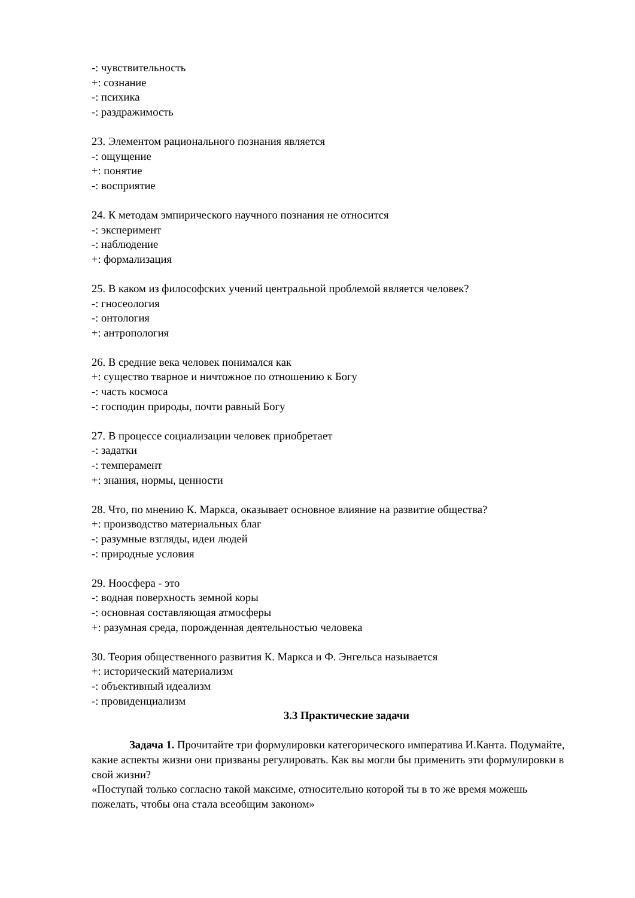-: чувствительность
+: сознание
-: психика
-: раздражимость
23. Элементом рационального познания является
-: ощущение
+: понятие
-: восприятие
24. К методам эмпирического научного познания не относится
-: эксперимент
-: наблюдение
+: формализация
25. В каком из философских учений центральной проблемой является человек?
-: гносеология
-: онтология
+: антропология
26. В средние века человек понимался как
+: существо тварное и ничтожное по отношению к Богу
-: часть космоса
-: господин природы, почти равный Богу
27. В процессе социализации человек приобретает
-: задатки
-: темперамент
+: знания, нормы, ценности
28. Что, по мнению К. Маркса, оказывает основное влияние на развитие общества?
+: производство материальных благ
-: разумные взгляды, идеи людей
-: природные условия
29. Ноосфера - это
-: водная поверхность земной коры
-: основная составляющая атмосферы
+: разумная среда, порожденная деятельностью человека
30. Теория общественного развития К. Маркса и Ф. Энгельса называется
+: исторический материализм
-: объективный идеализм
-: провиденциализм
3.3 Практические задачи
Задача 1. Прочитайте три формулировки категорического императива И.Канта. Подумайте, какие аспекты жизни они призваны регулировать. Как вы могли бы применить эти формулировки в свой жизни?
«Поступай только согласно такой максиме, относительно которой ты в то же время можешь пожелать, чтобы она стала всеобщим законом»